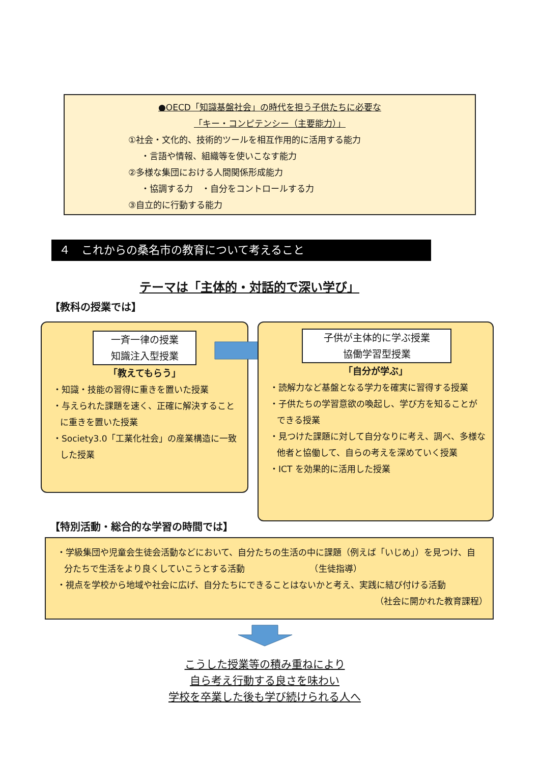●OECD「知識基盤社会」の時代を担う子供たちに必要な
「キー・コンピテンシー（主要能力）」
①社会・文化的、技術的ツールを相互作用的に活用する能力
・言語や情報、組織等を使いこなす能力
②多様な集団における人間関係形成能力
・協調する力　・自分をコントロールする力
③自立的に行動する能力
４　これからの桑名市の教育について考えること
テーマは「主体的・対話的で深い学び」
【教科の授業では】
一斉一律の授業
知識注入型授業
「教えてもらう」
・知識・技能の習得に重きを置いた授業
・与えられた課題を速く、正確に解決することに重きを置いた授業
・Society3.0「工業化社会」の産業構造に一致した授業
子供が主体的に学ぶ授業
協働学習型授業
「自分が学ぶ」
・読解力など基盤となる学力を確実に習得する授業
・子供たちの学習意欲の喚起し、学び方を知ることができる授業
・見つけた課題に対して自分なりに考え、調べ、多様な他者と協働して、自らの考えを深めていく授業
・ICT を効果的に活用した授業
【特別活動・総合的な学習の時間では】
・学級集団や児童会生徒会活動などにおいて、自分たちの生活の中に課題（例えば「いじめ」）を見つけ、自分たちで生活をより良くしていこうとする活動　　　　　　　　（生徒指導）
・視点を学校から地域や社会に広げ、自分たちにできることはないかと考え、実践に結び付ける活動
（社会に開かれた教育課程）
こうした授業等の積み重ねにより
自ら考え行動する良さを味わい
学校を卒業した後も学び続けられる人へ